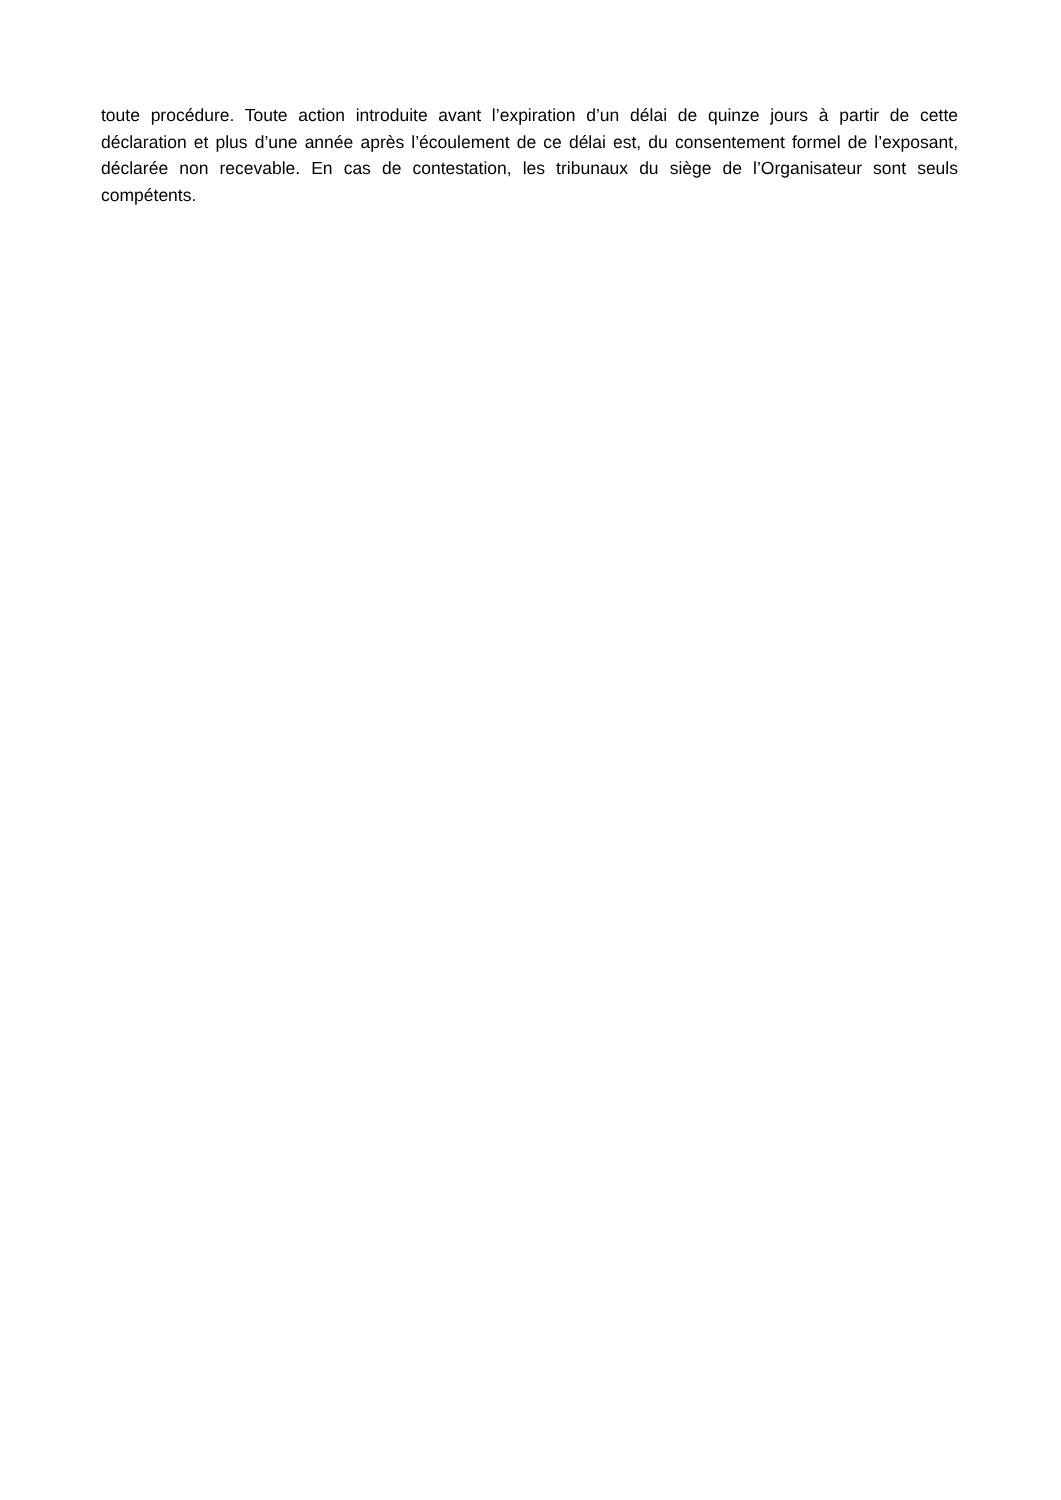toute procédure. Toute action introduite avant l’expiration d’un délai de quinze jours à partir de cette déclaration et plus d’une année après l’écoulement de ce délai est, du consentement formel de l’exposant, déclarée non recevable. En cas de contestation, les tribunaux du siège de l’Organisateur sont seuls compétents.